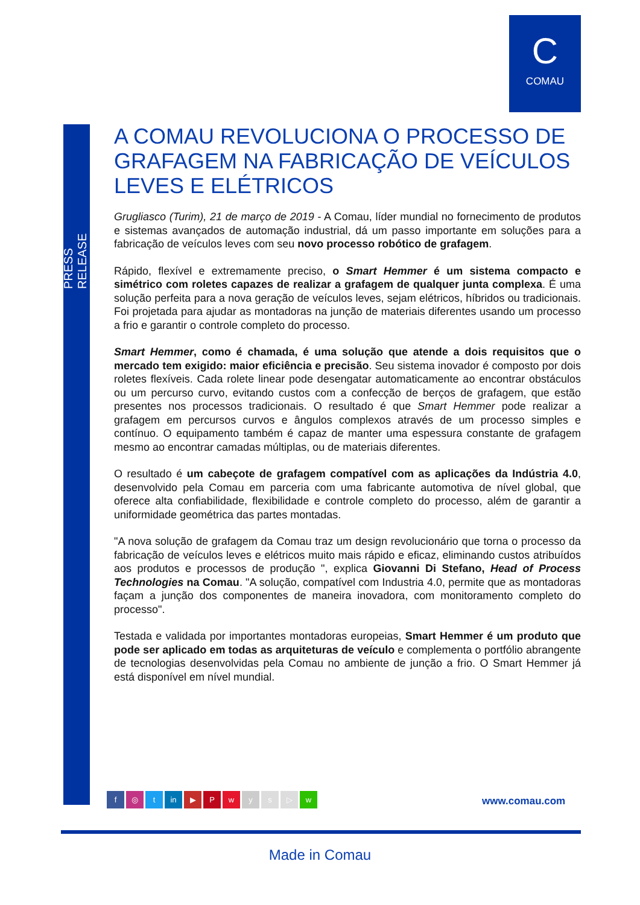C
COMAU
PRESS RELEASE
A COMAU REVOLUCIONA O PROCESSO DE GRAFAGEM NA FABRICAÇÃO DE VEÍCULOS LEVES E ELÉTRICOS
Grugliasco (Turim), 21 de março de 2019 - A Comau, líder mundial no fornecimento de produtos e sistemas avançados de automação industrial, dá um passo importante em soluções para a fabricação de veículos leves com seu novo processo robótico de grafagem.
Rápido, flexível e extremamente preciso, o Smart Hemmer é um sistema compacto e simétrico com roletes capazes de realizar a grafagem de qualquer junta complexa. É uma solução perfeita para a nova geração de veículos leves, sejam elétricos, híbridos ou tradicionais. Foi projetada para ajudar as montadoras na junção de materiais diferentes usando um processo a frio e garantir o controle completo do processo.
Smart Hemmer, como é chamada, é uma solução que atende a dois requisitos que o mercado tem exigido: maior eficiência e precisão. Seu sistema inovador é composto por dois roletes flexíveis. Cada rolete linear pode desengatar automaticamente ao encontrar obstáculos ou um percurso curvo, evitando custos com a confecção de berços de grafagem, que estão presentes nos processos tradicionais. O resultado é que Smart Hemmer pode realizar a grafagem em percursos curvos e ângulos complexos através de um processo simples e contínuo. O equipamento também é capaz de manter uma espessura constante de grafagem mesmo ao encontrar camadas múltiplas, ou de materiais diferentes.
O resultado é um cabeçote de grafagem compatível com as aplicações da Indústria 4.0, desenvolvido pela Comau em parceria com uma fabricante automotiva de nível global, que oferece alta confiabilidade, flexibilidade e controle completo do processo, além de garantir a uniformidade geométrica das partes montadas.
"A nova solução de grafagem da Comau traz um design revolucionário que torna o processo da fabricação de veículos leves e elétricos muito mais rápido e eficaz, eliminando custos atribuídos aos produtos e processos de produção ", explica Giovanni Di Stefano, Head of Process Technologies na Comau. "A solução, compatível com Industria 4.0, permite que as montadoras façam a junção dos componentes de maneira inovadora, com monitoramento completo do processo".
Testada e validada por importantes montadoras europeias, Smart Hemmer é um produto que pode ser aplicado em todas as arquiteturas de veículo e complementa o portfólio abrangente de tecnologias desenvolvidas pela Comau no ambiente de junção a frio. O Smart Hemmer já está disponível em nível mundial.
f ◎ t in ▶ P w y s ▷ w
www.comau.com
Made in Comau